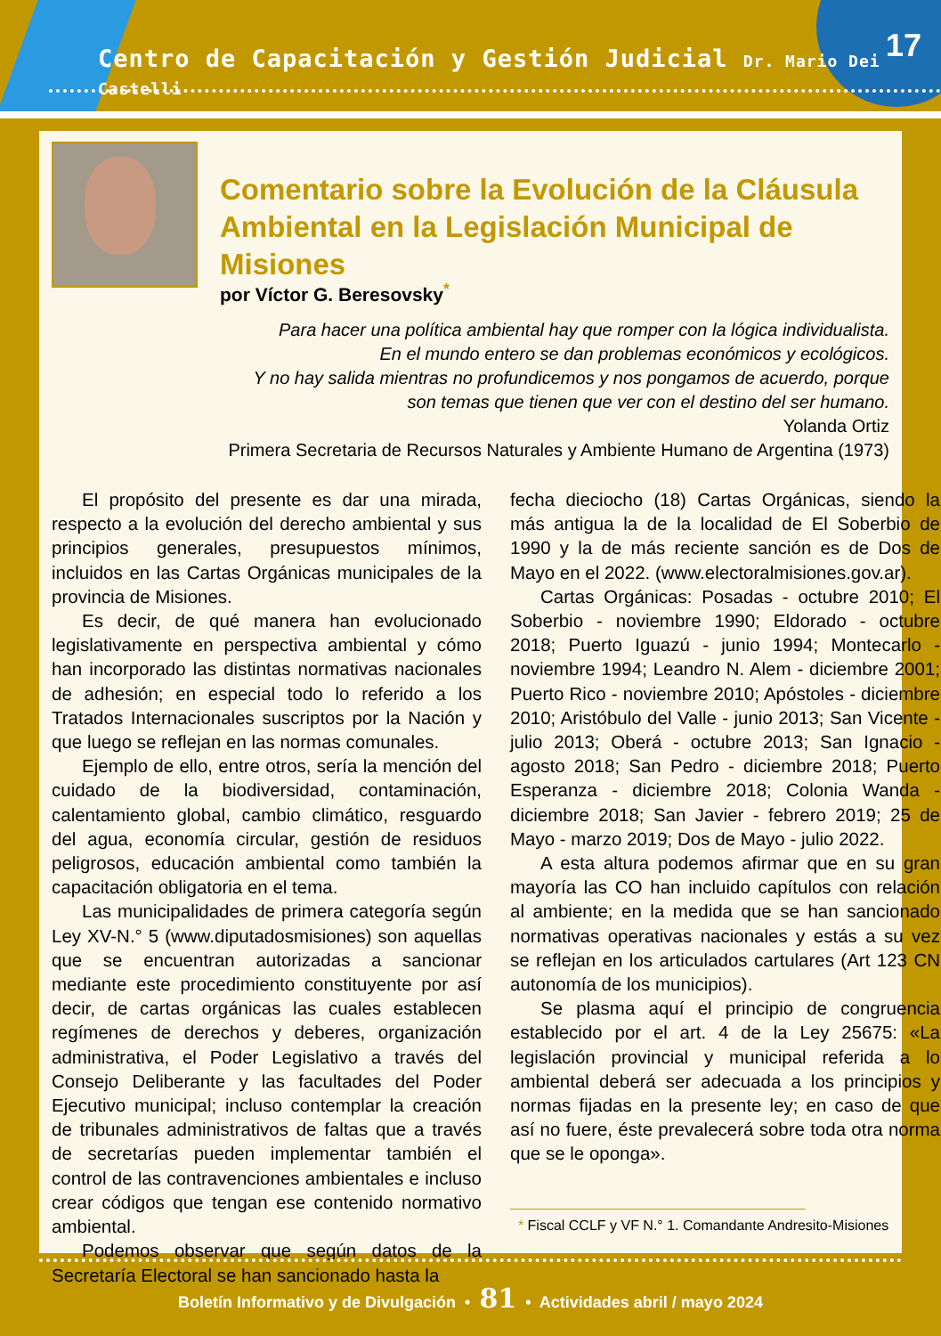Centro de Capacitación y Gestión Judicial Dr. Mario Dei Castelli
17
Comentario sobre la Evolución de la Cláusula
Ambiental en la Legislación Municipal de Misiones
por Víctor G. Beresovsky<sup>*</sup>
Para hacer una política ambiental hay que romper con la lógica individualista.
En el mundo entero se dan problemas económicos y ecológicos.
Y no hay salida mientras no profundicemos y nos pongamos de acuerdo, porque
son temas que tienen que ver con el destino del ser humano.
Yolanda Ortiz
Primera Secretaria de Recursos Naturales y Ambiente Humano de Argentina (1973)
El propósito del presente es dar una mirada, respecto a la evolución del derecho ambiental y sus principios generales, presupuestos mínimos, incluidos en las Cartas Orgánicas municipales de la provincia de Misiones.
Es decir, de qué manera han evolucionado legislativamente en perspectiva ambiental y cómo han incorporado las distintas normativas nacionales de adhesión; en especial todo lo referido a los Tratados Internacionales suscriptos por la Nación y que luego se reflejan en las normas comunales.
Ejemplo de ello, entre otros, sería la mención del cuidado de la biodiversidad, contaminación, calentamiento global, cambio climático, resguardo del agua, economía circular, gestión de residuos peligrosos, educación ambiental como también la capacitación obligatoria en el tema.
Las municipalidades de primera categoría según Ley XV-N.° 5 (www.diputadosmisiones) son aquellas que se encuentran autorizadas a sancionar mediante este procedimiento constituyente por así decir, de cartas orgánicas las cuales establecen regímenes de derechos y deberes, organización administrativa, el Poder Legislativo a través del Consejo Deliberante y las facultades del Poder Ejecutivo municipal; incluso contemplar la creación de tribunales administrativos de faltas que a través de secretarías pueden implementar también el control de las contravenciones ambientales e incluso crear códigos que tengan ese contenido normativo ambiental.
Podemos observar que según datos de la Secretaría Electoral se han sancionado hasta la
fecha dieciocho (18) Cartas Orgánicas, siendo la más antigua la de la localidad de El Soberbio de 1990 y la de más reciente sanción es de Dos de Mayo en el 2022. (www.electoralmisiones.gov.ar).
Cartas Orgánicas: Posadas - octubre 2010; El Soberbio - noviembre 1990; Eldorado - octubre 2018; Puerto Iguazú - junio 1994; Montecarlo - noviembre 1994; Leandro N. Alem - diciembre 2001; Puerto Rico - noviembre 2010; Apóstoles - diciembre 2010; Aristóbulo del Valle - junio 2013; San Vicente - julio 2013; Oberá - octubre 2013; San Ignacio - agosto 2018; San Pedro - diciembre 2018; Puerto Esperanza - diciembre 2018; Colonia Wanda - diciembre 2018; San Javier - febrero 2019; 25 de Mayo - marzo 2019; Dos de Mayo - julio 2022.
A esta altura podemos afirmar que en su gran mayoría las CO han incluido capítulos con relación al ambiente; en la medida que se han sancionado normativas operativas nacionales y estás a su vez se reflejan en los articulados cartulares (Art 123 CN autonomía de los municipios).
Se plasma aquí el principio de congruencia establecido por el art. 4 de la Ley 25675: «La legislación provincial y municipal referida a lo ambiental deberá ser adecuada a los principios y normas fijadas en la presente ley; en caso de que así no fuere, éste prevalecerá sobre toda otra norma que se le oponga».
* Fiscal CCLF y VF N.° 1. Comandante Andresito-Misiones
Boletín Informativo y de Divulgación • 81 • Actividades abril / mayo 2024